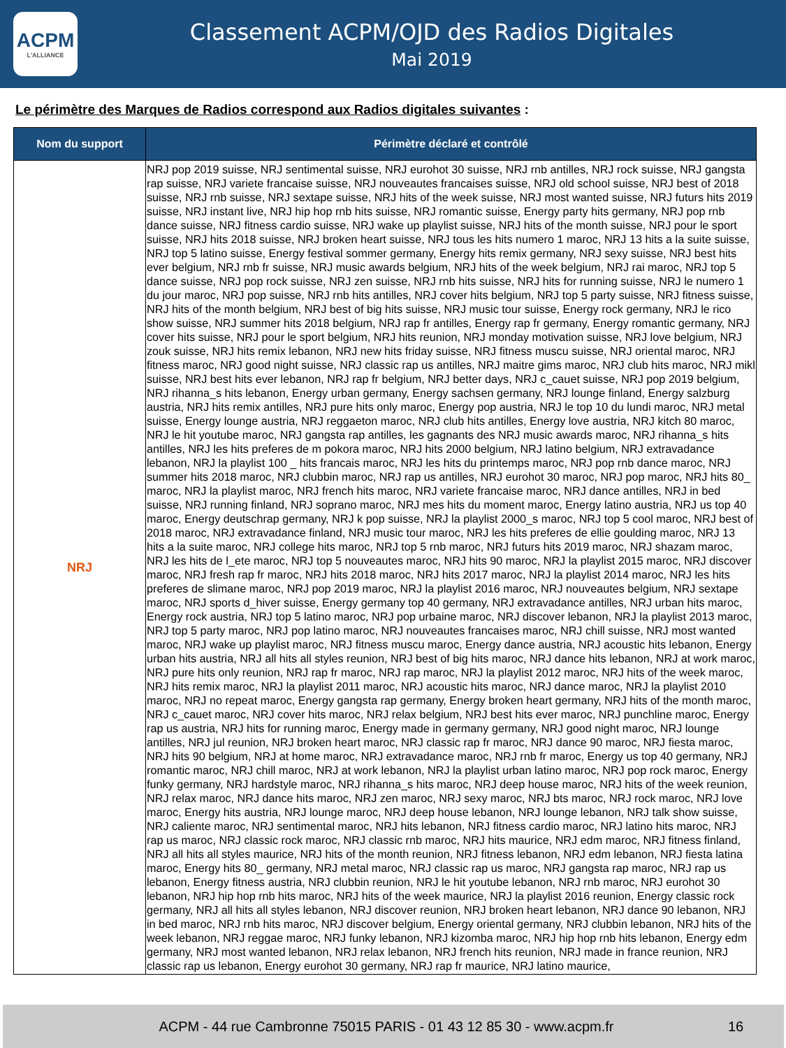ACPM
L'ALLIANCE
Classement ACPM/OJD des Radios Digitales
Mai 2019
Le périmètre des Marques de Radios correspond aux Radios digitales suivantes :
| Nom du support | Périmètre déclaré et contrôlé |
| --- | --- |
| NRJ | NRJ pop 2019 suisse, NRJ sentimental suisse, NRJ eurohot 30 suisse, NRJ rnb antilles, NRJ rock suisse, NRJ gangsta rap suisse, NRJ variete francaise suisse, NRJ nouveautes francaises suisse, NRJ old school suisse, NRJ best of 2018 suisse, NRJ rnb suisse, NRJ sextape suisse, NRJ hits of the week suisse, NRJ most wanted suisse, NRJ futurs hits 2019 suisse, NRJ instant live, NRJ hip hop rnb hits suisse, NRJ romantic suisse, Energy party hits germany, NRJ pop rnb dance suisse, NRJ fitness cardio suisse, NRJ wake up playlist suisse, NRJ hits of the month suisse, NRJ pour le sport suisse, NRJ hits 2018 suisse, NRJ broken heart suisse, NRJ tous les hits numero 1 maroc, NRJ 13 hits a la suite suisse, NRJ top 5 latino suisse, Energy festival sommer germany, Energy hits remix germany, NRJ sexy suisse, NRJ best hits ever belgium, NRJ rnb fr suisse, NRJ music awards belgium, NRJ hits of the week belgium, NRJ rai maroc, NRJ top 5 dance suisse, NRJ pop rock suisse, NRJ zen suisse, NRJ rnb hits suisse, NRJ hits for running suisse, NRJ le numero 1 du jour maroc, NRJ pop suisse, NRJ rnb hits antilles, NRJ cover hits belgium, NRJ top 5 party suisse, NRJ fitness suisse, NRJ hits of the month belgium, NRJ best of big hits suisse, NRJ music tour suisse, Energy rock germany, NRJ le rico show suisse, NRJ summer hits 2018 belgium, NRJ rap fr antilles, Energy rap fr germany, Energy romantic germany, NRJ cover hits suisse, NRJ pour le sport belgium, NRJ hits reunion, NRJ monday motivation suisse, NRJ love belgium, NRJ zouk suisse, NRJ hits remix lebanon, NRJ new hits friday suisse, NRJ fitness muscu suisse, NRJ oriental maroc, NRJ fitness maroc, NRJ good night suisse, NRJ classic rap us antilles, NRJ maitre gims maroc, NRJ club hits maroc, NRJ mikl suisse, NRJ best hits ever lebanon, NRJ rap fr belgium, NRJ better days, NRJ c_cauet suisse, NRJ pop 2019 belgium, NRJ rihanna_s hits lebanon, Energy urban germany, Energy sachsen germany, NRJ lounge finland, Energy salzburg austria, NRJ hits remix antilles, NRJ pure hits only maroc, Energy pop austria, NRJ le top 10 du lundi maroc, NRJ metal suisse, Energy lounge austria, NRJ reggaeton maroc, NRJ club hits antilles, Energy love austria, NRJ kitch 80 maroc, NRJ le hit youtube maroc, NRJ gangsta rap antilles, les gagnants des NRJ music awards maroc, NRJ rihanna_s hits antilles, NRJ les hits preferes de m pokora maroc, NRJ hits 2000 belgium, NRJ latino belgium, NRJ extravadance lebanon, NRJ la playlist 100 _ hits francais maroc, NRJ les hits du printemps maroc, NRJ pop rnb dance maroc, NRJ summer hits 2018 maroc, NRJ clubbin maroc, NRJ rap us antilles, NRJ eurohot 30 maroc, NRJ pop maroc, NRJ hits 80_ maroc, NRJ la playlist maroc, NRJ french hits maroc, NRJ variete francaise maroc, NRJ dance antilles, NRJ in bed suisse, NRJ running finland, NRJ soprano maroc, NRJ mes hits du moment maroc, Energy latino austria, NRJ us top 40 maroc, Energy deutschrap germany, NRJ k pop suisse, NRJ la playlist 2000_s maroc, NRJ top 5 cool maroc, NRJ best of 2018 maroc, NRJ extravadance finland, NRJ music tour maroc, NRJ les hits preferes de ellie goulding maroc, NRJ 13 hits a la suite maroc, NRJ college hits maroc, NRJ top 5 rnb maroc, NRJ futurs hits 2019 maroc, NRJ shazam maroc, NRJ les hits de l_ete maroc, NRJ top 5 nouveautes maroc, NRJ hits 90 maroc, NRJ la playlist 2015 maroc, NRJ discover maroc, NRJ fresh rap fr maroc, NRJ hits 2018 maroc, NRJ hits 2017 maroc, NRJ la playlist 2014 maroc, NRJ les hits preferes de slimane maroc, NRJ pop 2019 maroc, NRJ la playlist 2016 maroc, NRJ nouveautes belgium, NRJ sextape maroc, NRJ sports d_hiver suisse, Energy germany top 40 germany, NRJ extravadance antilles, NRJ urban hits maroc, Energy rock austria, NRJ top 5 latino maroc, NRJ pop urbaine maroc, NRJ discover lebanon, NRJ la playlist 2013 maroc, NRJ top 5 party maroc, NRJ pop latino maroc, NRJ nouveautes francaises maroc, NRJ chill suisse, NRJ most wanted maroc, NRJ wake up playlist maroc, NRJ fitness muscu maroc, Energy dance austria, NRJ acoustic hits lebanon, Energy urban hits austria, NRJ all hits all styles reunion, NRJ best of big hits maroc, NRJ dance hits lebanon, NRJ at work maroc, NRJ pure hits only reunion, NRJ rap fr maroc, NRJ rap maroc, NRJ la playlist 2012 maroc, NRJ hits of the week maroc, NRJ hits remix maroc, NRJ la playlist 2011 maroc, NRJ acoustic hits maroc, NRJ dance maroc, NRJ la playlist 2010 maroc, NRJ no repeat maroc, Energy gangsta rap germany, Energy broken heart germany, NRJ hits of the month maroc, NRJ c_cauet maroc, NRJ cover hits maroc, NRJ relax belgium, NRJ best hits ever maroc, NRJ punchline maroc, Energy rap us austria, NRJ hits for running maroc, Energy made in germany germany, NRJ good night maroc, NRJ lounge antilles, NRJ jul reunion, NRJ broken heart maroc, NRJ classic rap fr maroc, NRJ dance 90 maroc, NRJ fiesta maroc, NRJ hits 90 belgium, NRJ at home maroc, NRJ extravadance maroc, NRJ rnb fr maroc, Energy us top 40 germany, NRJ romantic maroc, NRJ chill maroc, NRJ at work lebanon, NRJ la playlist urban latino maroc, NRJ pop rock maroc, Energy funky germany, NRJ hardstyle maroc, NRJ rihanna_s hits maroc, NRJ deep house maroc, NRJ hits of the week reunion, NRJ relax maroc, NRJ dance hits maroc, NRJ zen maroc, NRJ sexy maroc, NRJ bts maroc, NRJ rock maroc, NRJ love maroc, Energy hits austria, NRJ lounge maroc, NRJ deep house lebanon, NRJ lounge lebanon, NRJ talk show suisse, NRJ caliente maroc, NRJ sentimental maroc, NRJ hits lebanon, NRJ fitness cardio maroc, NRJ latino hits maroc, NRJ rap us maroc, NRJ classic rock maroc, NRJ classic rnb maroc, NRJ hits maurice, NRJ edm maroc, NRJ fitness finland, NRJ all hits all styles maurice, NRJ hits of the month reunion, NRJ fitness lebanon, NRJ edm lebanon, NRJ fiesta latina maroc, Energy hits 80_ germany, NRJ metal maroc, NRJ classic rap us maroc, NRJ gangsta rap maroc, NRJ rap us lebanon, Energy fitness austria, NRJ clubbin reunion, NRJ le hit youtube lebanon, NRJ rnb maroc, NRJ eurohot 30 lebanon, NRJ hip hop rnb hits maroc, NRJ hits of the week maurice, NRJ la playlist 2016 reunion, Energy classic rock germany, NRJ all hits all styles lebanon, NRJ discover reunion, NRJ broken heart lebanon, NRJ dance 90 lebanon, NRJ in bed maroc, NRJ rnb hits maroc, NRJ discover belgium, Energy oriental germany, NRJ clubbin lebanon, NRJ hits of the week lebanon, NRJ reggae maroc, NRJ funky lebanon, NRJ kizomba maroc, NRJ hip hop rnb hits lebanon, Energy edm germany, NRJ most wanted lebanon, NRJ relax lebanon, NRJ french hits reunion, NRJ made in france reunion, NRJ classic rap us lebanon, Energy eurohot 30 germany, NRJ rap fr maurice, NRJ latino maurice, |
ACPM - 44 rue Cambronne 75015 PARIS - 01 43 12 85 30 - www.acpm.fr
16